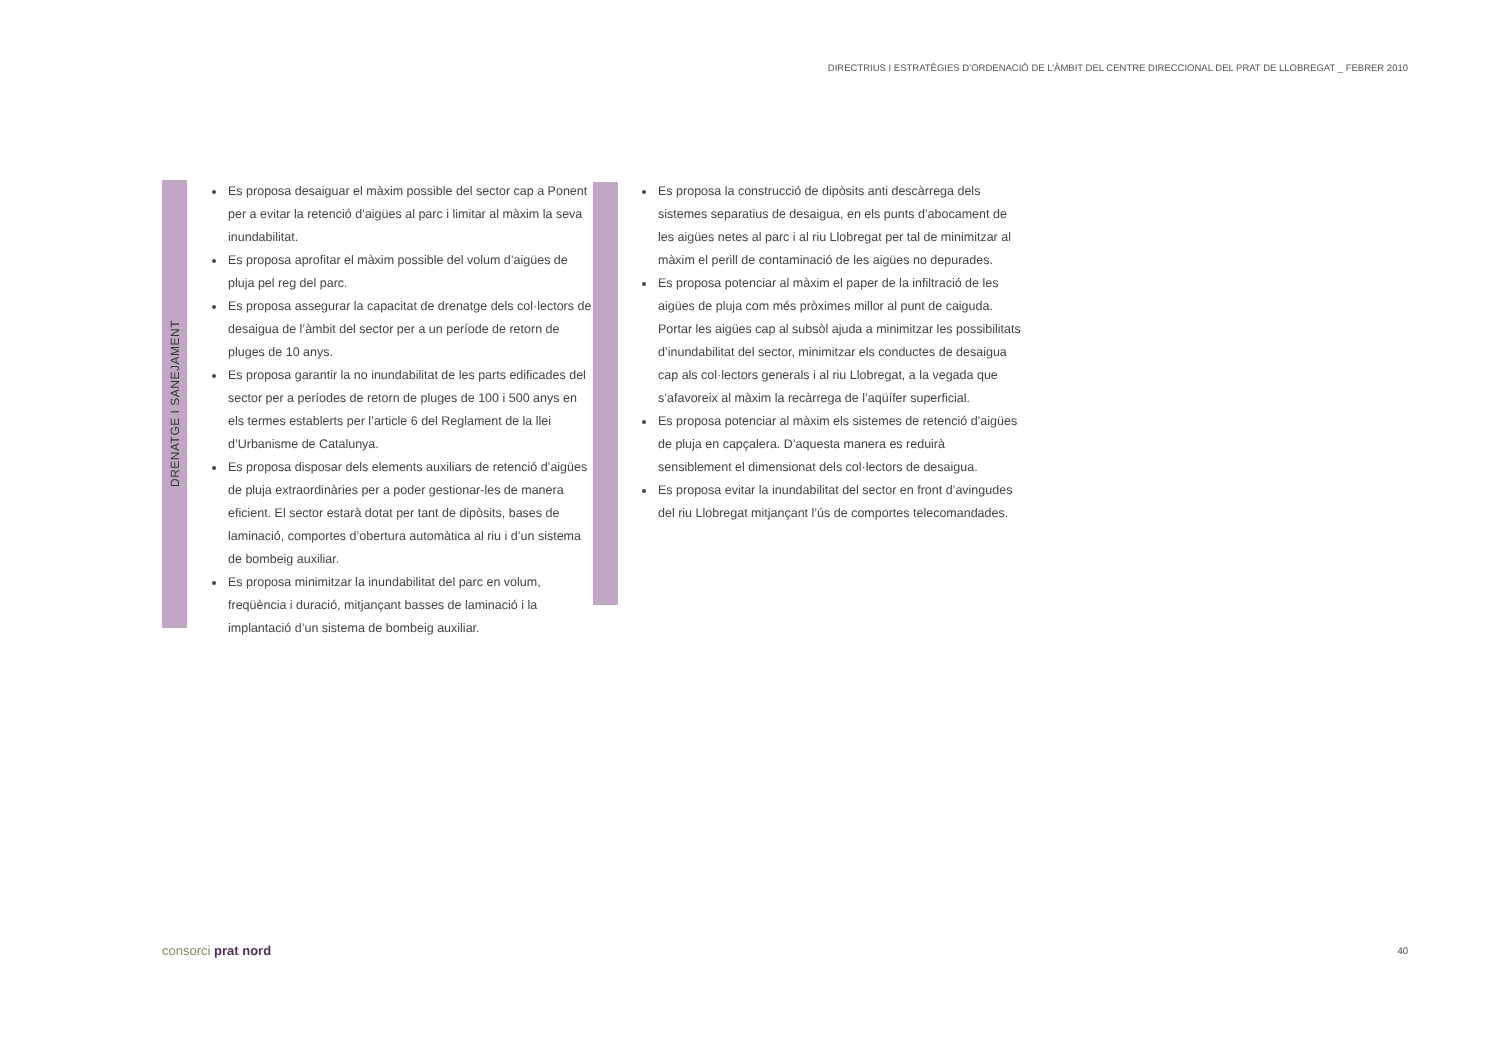DIRECTRIUS I ESTRATÈGIES D’ORDENACIÓ DE L’ÀMBIT DEL CENTRE DIRECCIONAL DEL PRAT DE LLOBREGAT _ FEBRER 2010
DRENATGE I SANEJAMENT
Es proposa desaiguar el màxim possible del sector cap a Ponent per a evitar la retenció d’aigües al parc i limitar al màxim la seva inundabilitat.
Es proposa aprofitar el màxim possible del volum d’aigües de pluja pel reg del parc.
Es proposa assegurar la capacitat de drenatge dels col·lectors de desaigua de l’àmbit del sector per a un període de retorn de pluges de 10 anys.
Es proposa garantir la no inundabilitat de les parts edificades del sector per a períodes de retorn de pluges de 100 i 500 anys en els termes establerts per l’article 6 del Reglament de la llei d’Urbanisme de Catalunya.
Es proposa disposar dels elements auxiliars de retenció d’aigües de pluja extraordinàries per a poder gestionar-les de manera eficient. El sector estarà dotat per tant de dipòsits, bases de laminació, comportes d’obertura automàtica al riu i d’un sistema de bombeig auxiliar.
Es proposa minimitzar la inundabilitat del parc en volum, freqüència i duració, mitjançant basses de laminació i la implantació d’un sistema de bombeig auxiliar.
Es proposa la construcció de dipòsits anti descàrrega dels sistemes separatius de desaigua, en els punts d’abocament de les aigües netes al parc i al riu Llobregat per tal de minimitzar al màxim el perill de contaminació de les aigües no depurades.
Es proposa potenciar al màxim el paper de la infiltració de les aigües de pluja com més pròximes millor al punt de caiguda. Portar les aigües cap al subsòl ajuda a minimitzar les possibilitats d’inundabilitat del sector, minimitzar els conductes de desaigua cap als col·lectors generals i al riu Llobregat, a la vegada que s’afavoreix al màxim la recàrrega de l’aqüífer superficial.
Es proposa potenciar al màxim els sistemes de retenció d’aigües de pluja en capçalera. D’aquesta manera es reduirà sensiblement el dimensionat dels col·lectors de desaigua.
Es proposa evitar la inundabilitat del sector en front d’avingudes del riu Llobregat mitjançant l’ús de comportes telecomandades.
consorci prat nord 40